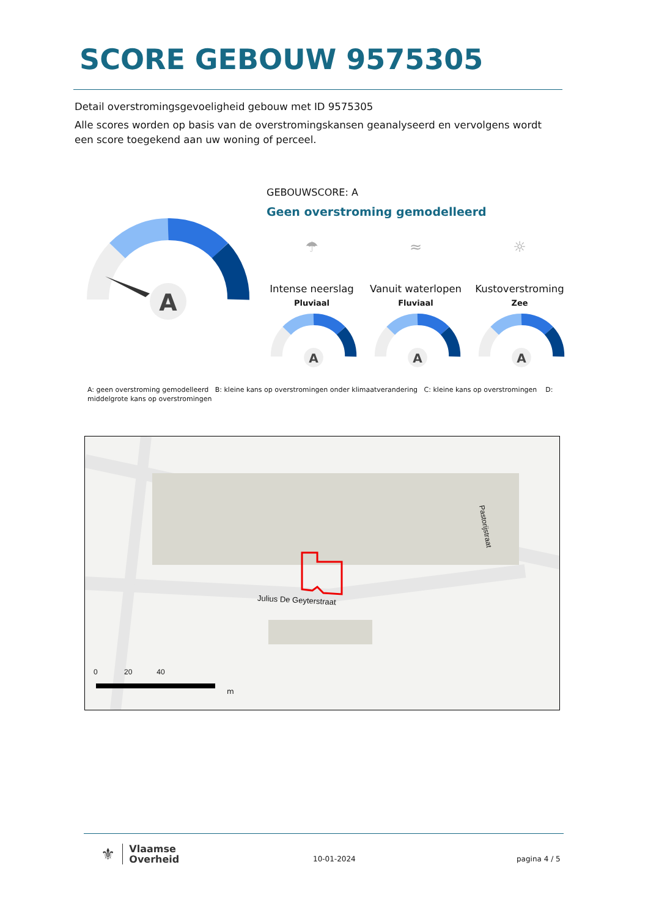SCORE GEBOUW 9575305
Detail overstromingsgevoeligheid gebouw met ID 9575305
Alle scores worden op basis van de overstromingskansen geanalyseerd en vervolgens wordt een score toegekend aan uw woning of perceel.
A
GEBOUWSCORE: A
Geen overstroming gemodelleerd
☂
Intense neerslag
Pluviaal
≈
Vanuit waterlopen
Fluviaal
☼
Kustoverstroming
Zee
A
A
A
A: geen overstroming gemodelleerd B: kleine kans op overstromingen onder klimaatverandering C: kleine kans op overstromingen D: middelgrote kans op overstromingen
Julius De Geyterstraat
0 20 40
m
Pastorijstraat
⚜ Vlaamse
Overheid
10-01-2024 pagina 4 / 5